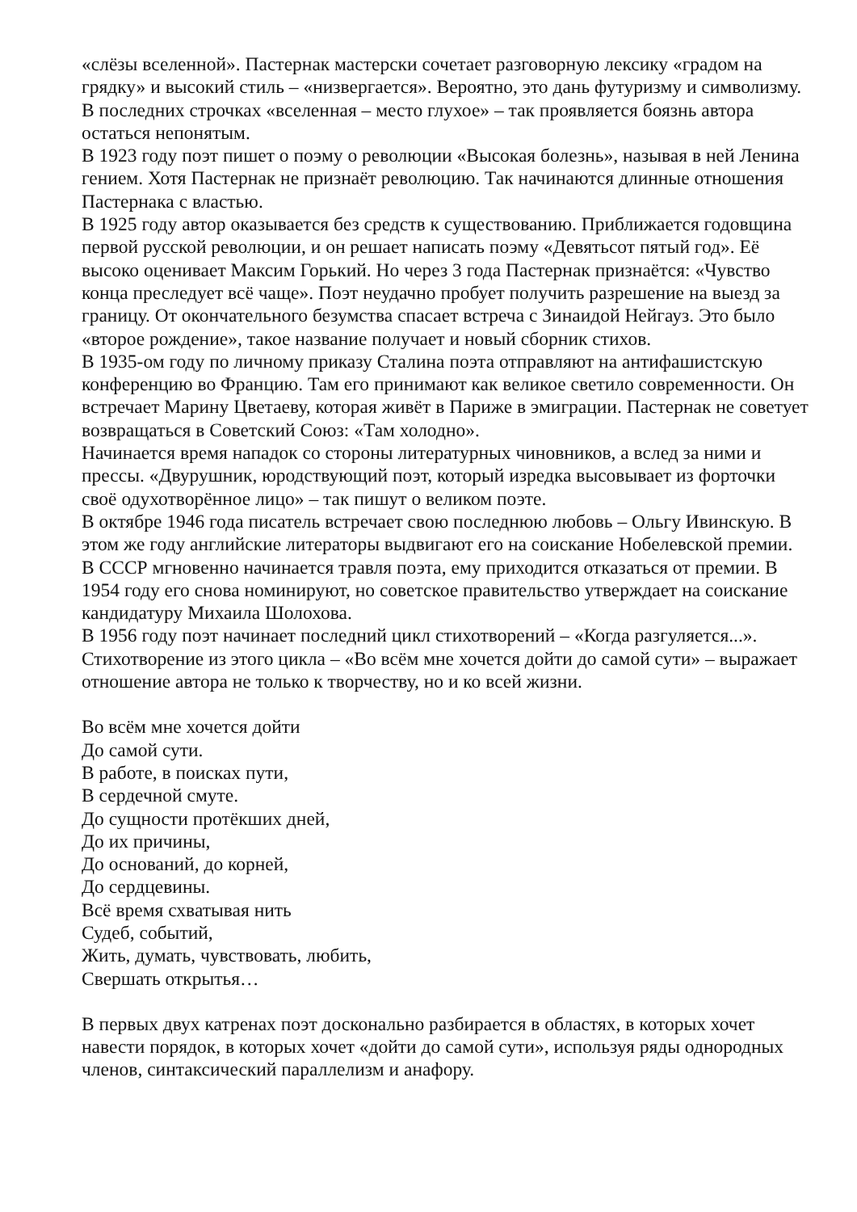«слёзы вселенной». Пастернак мастерски сочетает разговорную лексику «градом на грядку» и высокий стиль – «низвергается». Вероятно, это дань футуризму и символизму. В последних строчках «вселенная – место глухое» – так проявляется боязнь автора остаться непонятым.
В 1923 году поэт пишет о поэму о революции «Высокая болезнь», называя в ней Ленина гением. Хотя Пастернак не признаёт революцию. Так начинаются длинные отношения Пастернака с властью.
В 1925 году автор оказывается без средств к существованию. Приближается годовщина первой русской революции, и он решает написать поэму «Девятьсот пятый год». Её высоко оценивает Максим Горький. Но через 3 года Пастернак признаётся: «Чувство конца преследует всё чаще». Поэт неудачно пробует получить разрешение на выезд за границу. От окончательного безумства спасает встреча с Зинаидой Нейгауз. Это было «второе рождение», такое название получает и новый сборник стихов.
В 1935-ом году по личному приказу Сталина поэта отправляют на антифашистскую конференцию во Францию. Там его принимают как великое светило современности. Он встречает Марину Цветаеву, которая живёт в Париже в эмиграции. Пастернак не советует возвращаться в Советский Союз: «Там холодно».
Начинается время нападок со стороны литературных чиновников, а вслед за ними и прессы. «Двурушник, юродствующий поэт, который изредка высовывает из форточки своё одухотворённое лицо» – так пишут о великом поэте.
В октябре 1946 года писатель встречает свою последнюю любовь – Ольгу Ивинскую. В этом же году английские литераторы выдвигают его на соискание Нобелевской премии. В СССР мгновенно начинается травля поэта, ему приходится отказаться от премии. В 1954 году его снова номинируют, но советское правительство утверждает на соискание кандидатуру Михаила Шолохова.
В 1956 году поэт начинает последний цикл стихотворений – «Когда разгуляется...». Стихотворение из этого цикла – «Во всём мне хочется дойти до самой сути» – выражает отношение автора не только к творчеству, но и ко всей жизни.
Во всём мне хочется дойти
До самой сути.
В работе, в поисках пути,
В сердечной смуте.
До сущности протёкших дней,
До их причины,
До оснований, до корней,
До сердцевины.
Всё время схватывая нить
Судеб, событий,
Жить, думать, чувствовать, любить,
Свершать открытья…
В первых двух катренах поэт досконально разбирается в областях, в которых хочет навести порядок, в которых хочет «дойти до самой сути», используя ряды однородных членов, синтаксический параллелизм и анафору.